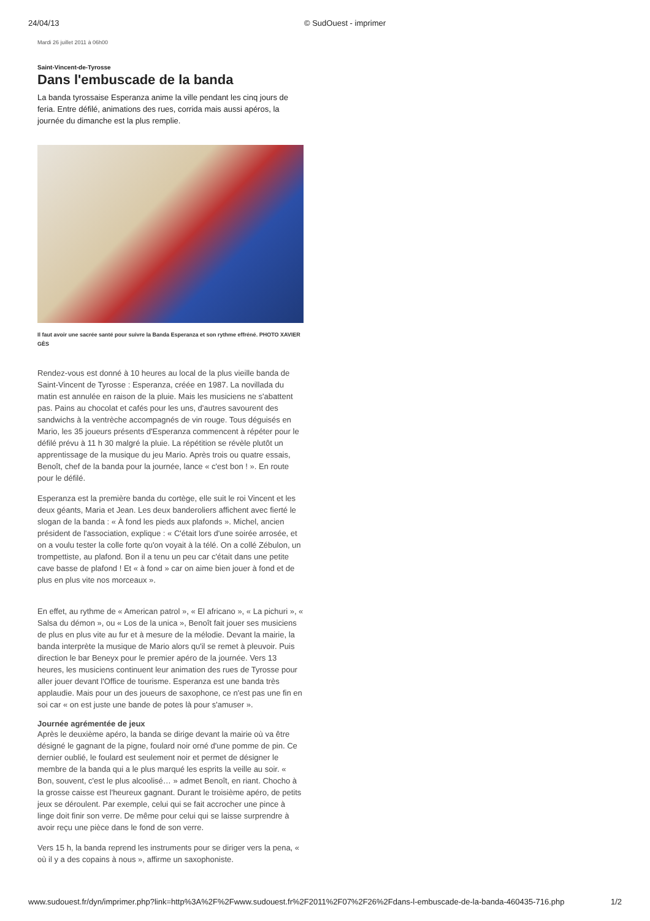24/04/13 © SudOuest - imprimer
Mardi 26 juillet 2011 à 06h00
Saint-Vincent-de-Tyrosse
Dans l'embuscade de la banda
La banda tyrossaise Esperanza anime la ville pendant les cinq jours de feria. Entre défilé, animations des rues, corrida mais aussi apéros, la journée du dimanche est la plus remplie.
Il faut avoir une sacrée santé pour suivre la Banda Esperanza et son rythme effréné. PHOTO XAVIER GÈS
Rendez-vous est donné à 10 heures au local de la plus vieille banda de Saint-Vincent de Tyrosse : Esperanza, créée en 1987. La novillada du matin est annulée en raison de la pluie. Mais les musiciens ne s'abattent pas. Pains au chocolat et cafés pour les uns, d'autres savourent des sandwichs à la ventrèche accompagnés de vin rouge. Tous déguisés en Mario, les 35 joueurs présents d'Esperanza commencent à répéter pour le défilé prévu à 11 h 30 malgré la pluie. La répétition se révèle plutôt un apprentissage de la musique du jeu Mario. Après trois ou quatre essais, Benoît, chef de la banda pour la journée, lance « c'est bon ! ». En route pour le défilé.
Esperanza est la première banda du cortège, elle suit le roi Vincent et les deux géants, Maria et Jean. Les deux banderoliers affichent avec fierté le slogan de la banda : « À fond les pieds aux plafonds ». Michel, ancien président de l'association, explique : « C'était lors d'une soirée arrosée, et on a voulu tester la colle forte qu'on voyait à la télé. On a collé Zébulon, un trompettiste, au plafond. Bon il a tenu un peu car c'était dans une petite cave basse de plafond ! Et « à fond » car on aime bien jouer à fond et de plus en plus vite nos morceaux ».
En effet, au rythme de « American patrol », « El africano », « La pichuri », « Salsa du démon », ou « Los de la unica », Benoît fait jouer ses musiciens de plus en plus vite au fur et à mesure de la mélodie. Devant la mairie, la banda interprète la musique de Mario alors qu'il se remet à pleuvoir. Puis direction le bar Beneyx pour le premier apéro de la journée. Vers 13 heures, les musiciens continuent leur animation des rues de Tyrosse pour aller jouer devant l'Office de tourisme. Esperanza est une banda très applaudie. Mais pour un des joueurs de saxophone, ce n'est pas une fin en soi car « on est juste une bande de potes là pour s'amuser ».
Journée agrémentée de jeux
Après le deuxième apéro, la banda se dirige devant la mairie où va être désigné le gagnant de la pigne, foulard noir orné d'une pomme de pin. Ce dernier oublié, le foulard est seulement noir et permet de désigner le membre de la banda qui a le plus marqué les esprits la veille au soir. « Bon, souvent, c'est le plus alcoolisé… » admet Benoît, en riant. Chocho à la grosse caisse est l'heureux gagnant. Durant le troisième apéro, de petits jeux se déroulent. Par exemple, celui qui se fait accrocher une pince à linge doit finir son verre. De même pour celui qui se laisse surprendre à avoir reçu une pièce dans le fond de son verre.
Vers 15 h, la banda reprend les instruments pour se diriger vers la pena, « où il y a des copains à nous », affirme un saxophoniste.
www.sudouest.fr/dyn/imprimer.php?link=http%3A%2F%2Fwww.sudouest.fr%2F2011%2F07%2F26%2Fdans-l-embuscade-de-la-banda-460435-716.php 1/2